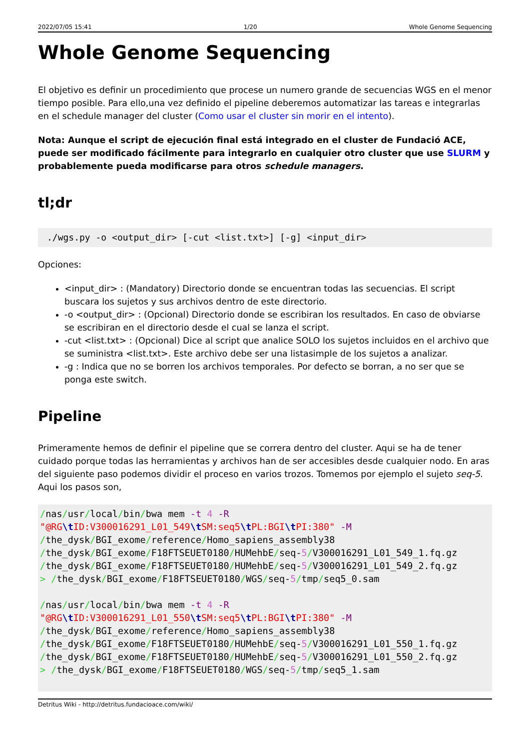2022/07/05 15:41 1/20 Whole Genome Sequencing
Whole Genome Sequencing
El objetivo es definir un procedimiento que procese un numero grande de secuencias WGS en el menor tiempo posible. Para ello,una vez definido el pipeline deberemos automatizar las tareas e integrarlas en el schedule manager del cluster (Como usar el cluster sin morir en el intento).
Nota: Aunque el script de ejecución final está integrado en el cluster de Fundació ACE, puede ser modificado fácilmente para integrarlo en cualquier otro cluster que use SLURM y probablemente pueda modificarse para otros schedule managers.
tl;dr
./wgs.py -o <output_dir> [-cut <list.txt>] [-g] <input_dir>
Opciones:
<input_dir> : (Mandatory) Directorio donde se encuentran todas las secuencias. El script buscara los sujetos y sus archivos dentro de este directorio.
-o <output_dir> : (Opcional) Directorio donde se escribiran los resultados. En caso de obviarse se escribiran en el directorio desde el cual se lanza el script.
-cut <list.txt> : (Opcional) Dice al script que analice SOLO los sujetos incluidos en el archivo que se suministra <list.txt>. Este archivo debe ser una listasimple de los sujetos a analizar.
-g : Indica que no se borren los archivos temporales. Por defecto se borran, a no ser que se ponga este switch.
Pipeline
Primeramente hemos de definir el pipeline que se correra dentro del cluster. Aqui se ha de tener cuidado porque todas las herramientas y archivos han de ser accesibles desde cualquier nodo. En aras del siguiente paso podemos dividir el proceso en varios trozos. Tomemos por ejemplo el sujeto seq-5. Aqui los pasos son,
/nas/usr/local/bin/bwa mem -t 4 -R "@RG\t ID:V300016291_L01_549\t SM:seq5\t PL:BGI\t PI:380" -M /the_dysk/BGI_exome/reference/Homo_sapiens_assembly38 /the_dysk/BGI_exome/F18FTSEUET0180/HUMehbE/seq-5/V300016291_L01_549_1.fq.gz /the_dysk/BGI_exome/F18FTSEUET0180/HUMehbE/seq-5/V300016291_L01_549_2.fq.gz > /the_dysk/BGI_exome/F18FTSEUET0180/WGS/seq-5/tmp/seq5_0.sam /nas/usr/local/bin/bwa mem -t 4 -R "@RG\t ID:V300016291_L01_550\t SM:seq5\t PL:BGI\t PI:380" -M /the_dysk/BGI_exome/reference/Homo_sapiens_assembly38 /the_dysk/BGI_exome/F18FTSEUET0180/HUMehbE/seq-5/V300016291_L01_550_1.fq.gz /the_dysk/BGI_exome/F18FTSEUET0180/HUMehbE/seq-5/V300016291_L01_550_2.fq.gz > /the_dysk/BGI_exome/F18FTSEUET0180/WGS/seq-5/tmp/seq5_1.sam
Detritus Wiki - http://detritus.fundacioace.com/wiki/